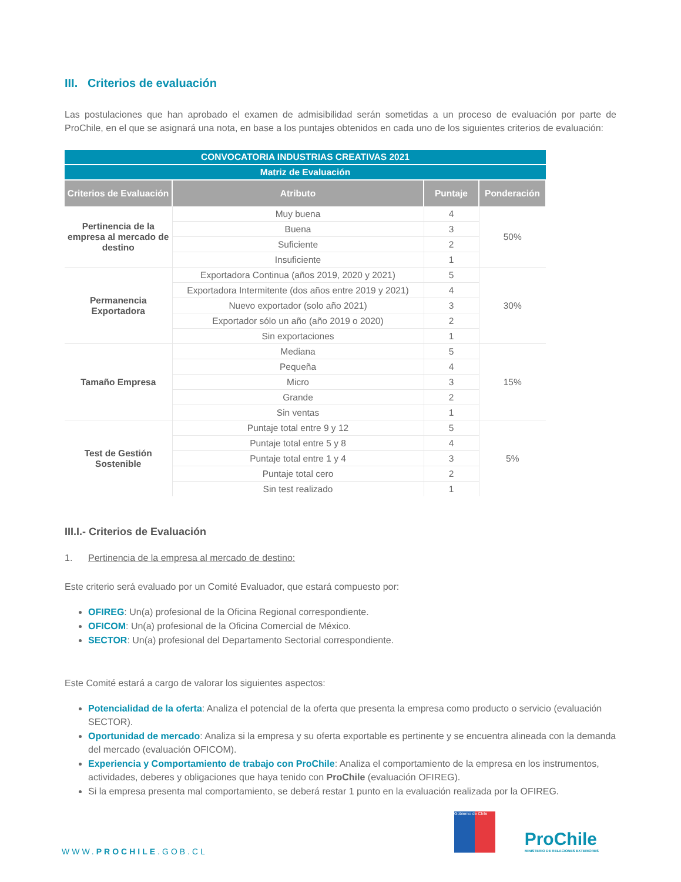III. Criterios de evaluación
Las postulaciones que han aprobado el examen de admisibilidad serán sometidas a un proceso de evaluación por parte de ProChile, en el que se asignará una nota, en base a los puntajes obtenidos en cada uno de los siguientes criterios de evaluación:
| CONVOCATORIA INDUSTRIAS CREATIVAS 2021 | | | |
| Matriz de Evaluación | | | |
| Criterios de Evaluación | Atributo | Puntaje | Ponderación |
| Pertinencia de la empresa al mercado de destino | Muy buena | 4 | 50% |
| | Buena | 3 | |
| | Suficiente | 2 | |
| | Insuficiente | 1 | |
| Permanencia Exportadora | Exportadora Continua (años 2019, 2020 y 2021) | 5 | 30% |
| | Exportadora Intermitente (dos años entre 2019 y 2021) | 4 | |
| | Nuevo exportador (solo año 2021) | 3 | |
| | Exportador sólo un año (año 2019 o 2020) | 2 | |
| | Sin exportaciones | 1 | |
| Tamaño Empresa | Mediana | 5 | 15% |
| | Pequeña | 4 | |
| | Micro | 3 | |
| | Grande | 2 | |
| | Sin ventas | 1 | |
| Test de Gestión Sostenible | Puntaje total entre 9 y 12 | 5 | 5% |
| | Puntaje total entre 5 y 8 | 4 | |
| | Puntaje total entre 1 y 4 | 3 | |
| | Puntaje total cero | 2 | |
| | Sin test realizado | 1 | |
III.I.- Criterios de Evaluación
1. Pertinencia de la empresa al mercado de destino:
Este criterio será evaluado por un Comité Evaluador, que estará compuesto por:
OFIREG: Un(a) profesional de la Oficina Regional correspondiente.
OFICOM: Un(a) profesional de la Oficina Comercial de México.
SECTOR: Un(a) profesional del Departamento Sectorial correspondiente.
Este Comité estará a cargo de valorar los siguientes aspectos:
Potencialidad de la oferta: Analiza el potencial de la oferta que presenta la empresa como producto o servicio (evaluación SECTOR).
Oportunidad de mercado: Analiza si la empresa y su oferta exportable es pertinente y se encuentra alineada con la demanda del mercado (evaluación OFICOM).
Experiencia y Comportamiento de trabajo con ProChile: Analiza el comportamiento de la empresa en los instrumentos, actividades, deberes y obligaciones que haya tenido con ProChile (evaluación OFIREG).
Si la empresa presenta mal comportamiento, se deberá restar 1 punto en la evaluación realizada por la OFIREG.
WWW.PROCHILE.GOB.CL
Gobierno de Chile
ProChile
MINISTERIO DE RELACIONES EXTERIORES